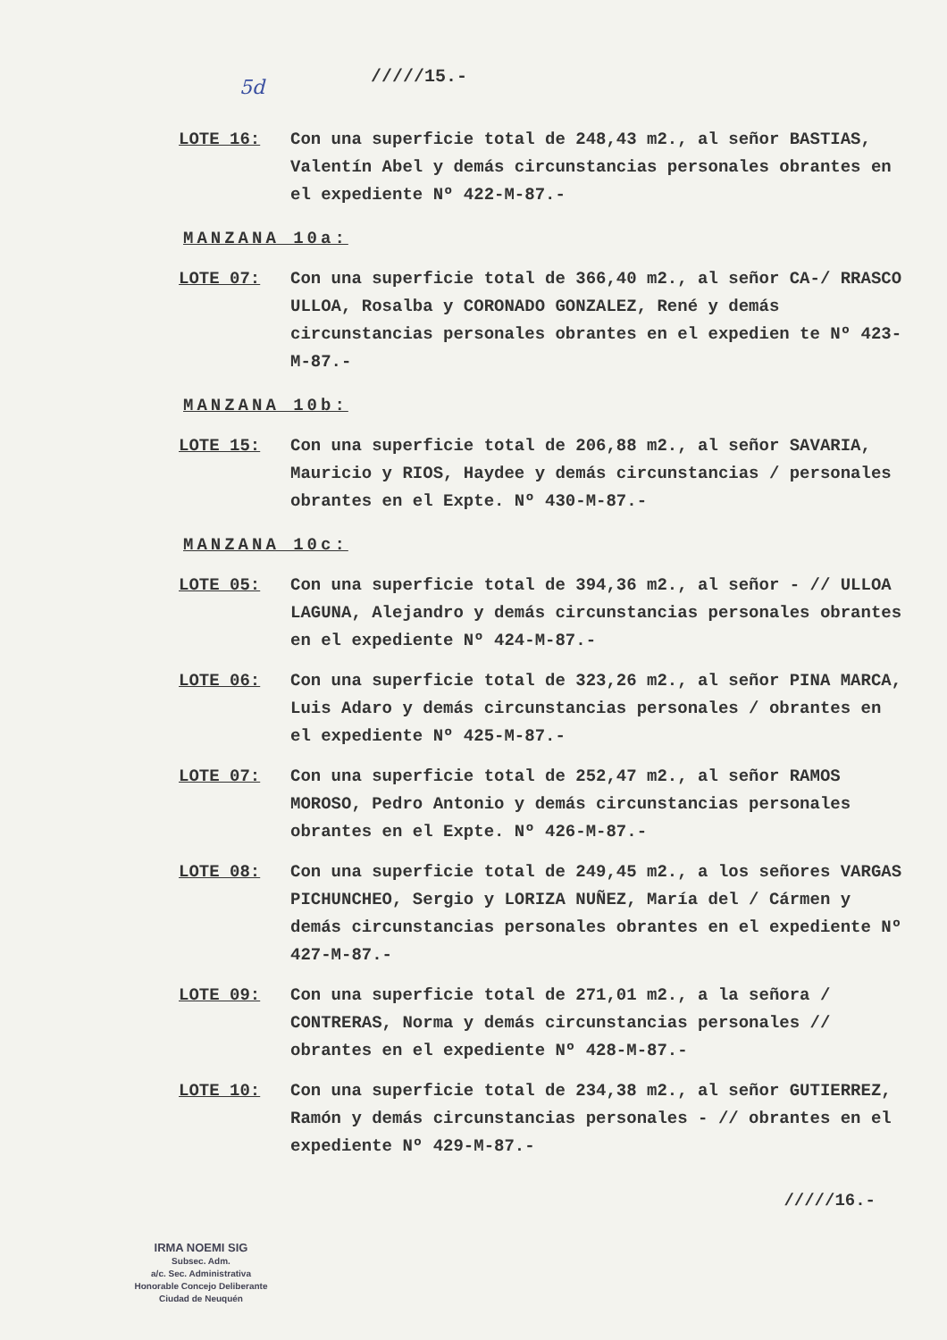5d
/////15.-
LOTE 16: Con una superficie total de 248,43 m2., al señor BASTIAS, Valentín Abel y demás circunstancias personales obrantes en el expediente Nº 422-M-87.-
MANZANA 10a:
LOTE 07: Con una superficie total de 366,40 m2., al señor CA-/ RRASCO ULLOA, Rosalba y CORONADO GONZALEZ, René y demás circunstancias personales obrantes en el expedien te Nº 423-M-87.-
MANZANA 10b:
LOTE 15: Con una superficie total de 206,88 m2., al señor SAVARIA, Mauricio y RIOS, Haydee y demás circunstancias / personales obrantes en el Expte. Nº 430-M-87.-
MANZANA 10c:
LOTE 05: Con una superficie total de 394,36 m2., al señor - // ULLOA LAGUNA, Alejandro y demás circunstancias personales obrantes en el expediente Nº 424-M-87.-
LOTE 06: Con una superficie total de 323,26 m2., al señor PINA MARCA, Luis Adaro y demás circunstancias personales / obrantes en el expediente Nº 425-M-87.-
LOTE 07: Con una superficie total de 252,47 m2., al señor RAMOS MOROSO, Pedro Antonio y demás circunstancias personales obrantes en el Expte. Nº 426-M-87.-
LOTE 08: Con una superficie total de 249,45 m2., a los señores VARGAS PICHUNCHEO, Sergio y LORIZA NUÑEZ, María del / Cármen y demás circunstancias personales obrantes en el expediente Nº 427-M-87.-
LOTE 09: Con una superficie total de 271,01 m2., a la señora / CONTRERAS, Norma y demás circunstancias personales // obrantes en el expediente Nº 428-M-87.-
LOTE 10: Con una superficie total de 234,38 m2., al señor GUTIERREZ, Ramón y demás circunstancias personales - // obrantes en el expediente Nº 429-M-87.-
/////16.-
IRMA NOEMI SIG
Subsec. Adm.
a/c. Sec. Administrativa
Honorable Concejo Deliberante
Ciudad de Neuquén